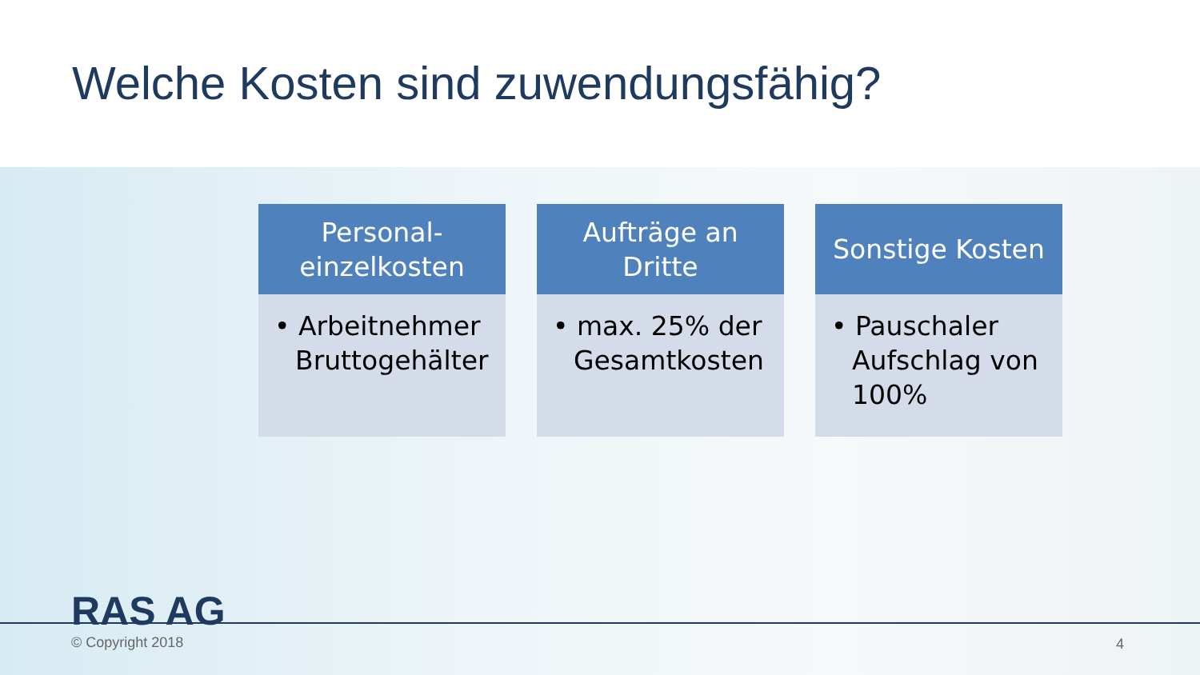Welche Kosten sind zuwendungsfähig?
Personal-
einzelkosten
• Arbeitnehmer Bruttogehälter
Aufträge an
Dritte
• max. 25% der Gesamtkosten
Sonstige Kosten
• Pauschaler Aufschlag von 100%
RAS AG
© Copyright 2018 4